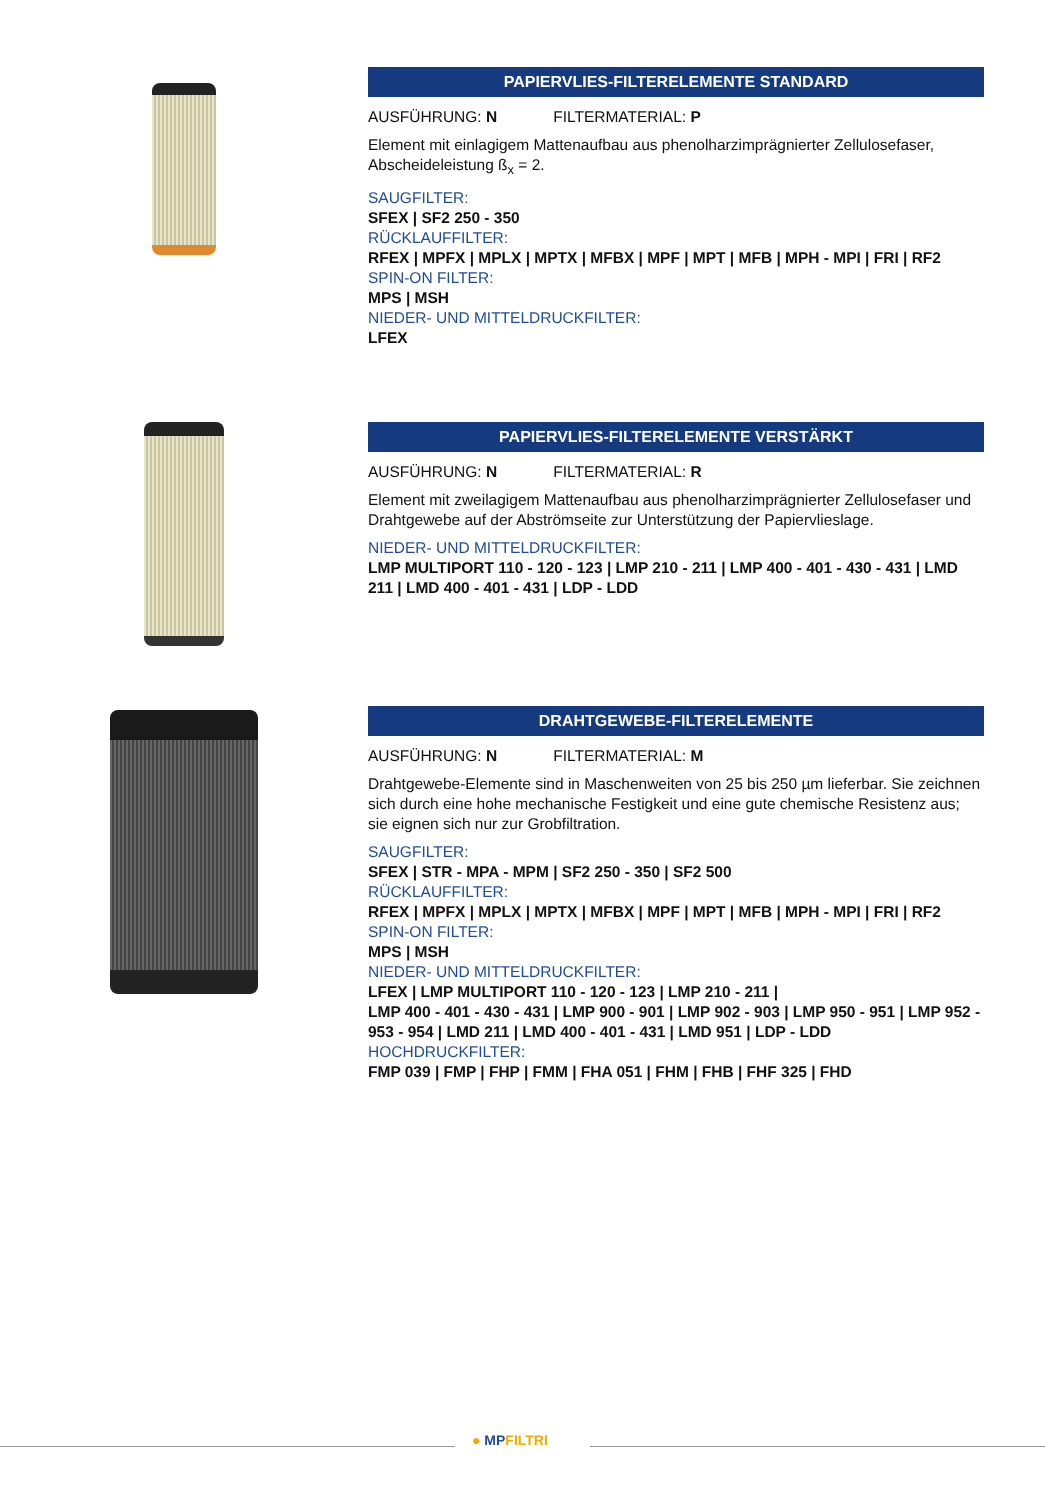PAPIERVLIES-FILTERELEMENTE STANDARD
AUSFÜHRUNG: N FILTERMATERIAL: P
Element mit einlagigem Mattenaufbau aus phenolharzimprägnierter Zellulosefaser, Abscheideleistung ß<sub>x</sub> = 2.
SAUGFILTER:
SFEX | SF2 250 - 350
RÜCKLAUFFILTER:
RFEX | MPFX | MPLX | MPTX | MFBX | MPF | MPT | MFB | MPH - MPI | FRI | RF2
SPIN-ON FILTER:
MPS | MSH
NIEDER- UND MITTELDRUCKFILTER:
LFEX
PAPIERVLIES-FILTERELEMENTE VERSTÄRKT
AUSFÜHRUNG: N FILTERMATERIAL: R
Element mit zweilagigem Mattenaufbau aus phenolharzimprägnierter Zellulosefaser und Drahtgewebe auf der Abströmseite zur Unterstützung der Papiervlieslage.
NIEDER- UND MITTELDRUCKFILTER:
LMP MULTIPORT 110 - 120 - 123 | LMP 210 - 211 | LMP 400 - 401 - 430 - 431 | LMD 211 | LMD 400 - 401 - 431 | LDP - LDD
DRAHTGEWEBE-FILTERELEMENTE
AUSFÜHRUNG: N FILTERMATERIAL: M
Drahtgewebe-Elemente sind in Maschenweiten von 25 bis 250 µm lieferbar. Sie zeichnen sich durch eine hohe mechanische Festigkeit und eine gute chemische Resistenz aus; sie eignen sich nur zur Grobfiltration.
SAUGFILTER:
SFEX | STR - MPA - MPM | SF2 250 - 350 | SF2 500
RÜCKLAUFFILTER:
RFEX | MPFX | MPLX | MPTX | MFBX | MPF | MPT | MFB | MPH - MPI | FRI | RF2
SPIN-ON FILTER:
MPS | MSH
NIEDER- UND MITTELDRUCKFILTER:
LFEX | LMP MULTIPORT 110 - 120 - 123 | LMP 210 - 211 |
LMP 400 - 401 - 430 - 431 | LMP 900 - 901 | LMP 902 - 903 | LMP 950 - 951 | LMP 952 - 953 - 954 | LMD 211 | LMD 400 - 401 - 431 | LMD 951 | LDP - LDD
HOCHDRUCKFILTER:
FMP 039 | FMP | FHP | FMM | FHA 051 | FHM | FHB | FHF 325 | FHD
● MPFILTRI